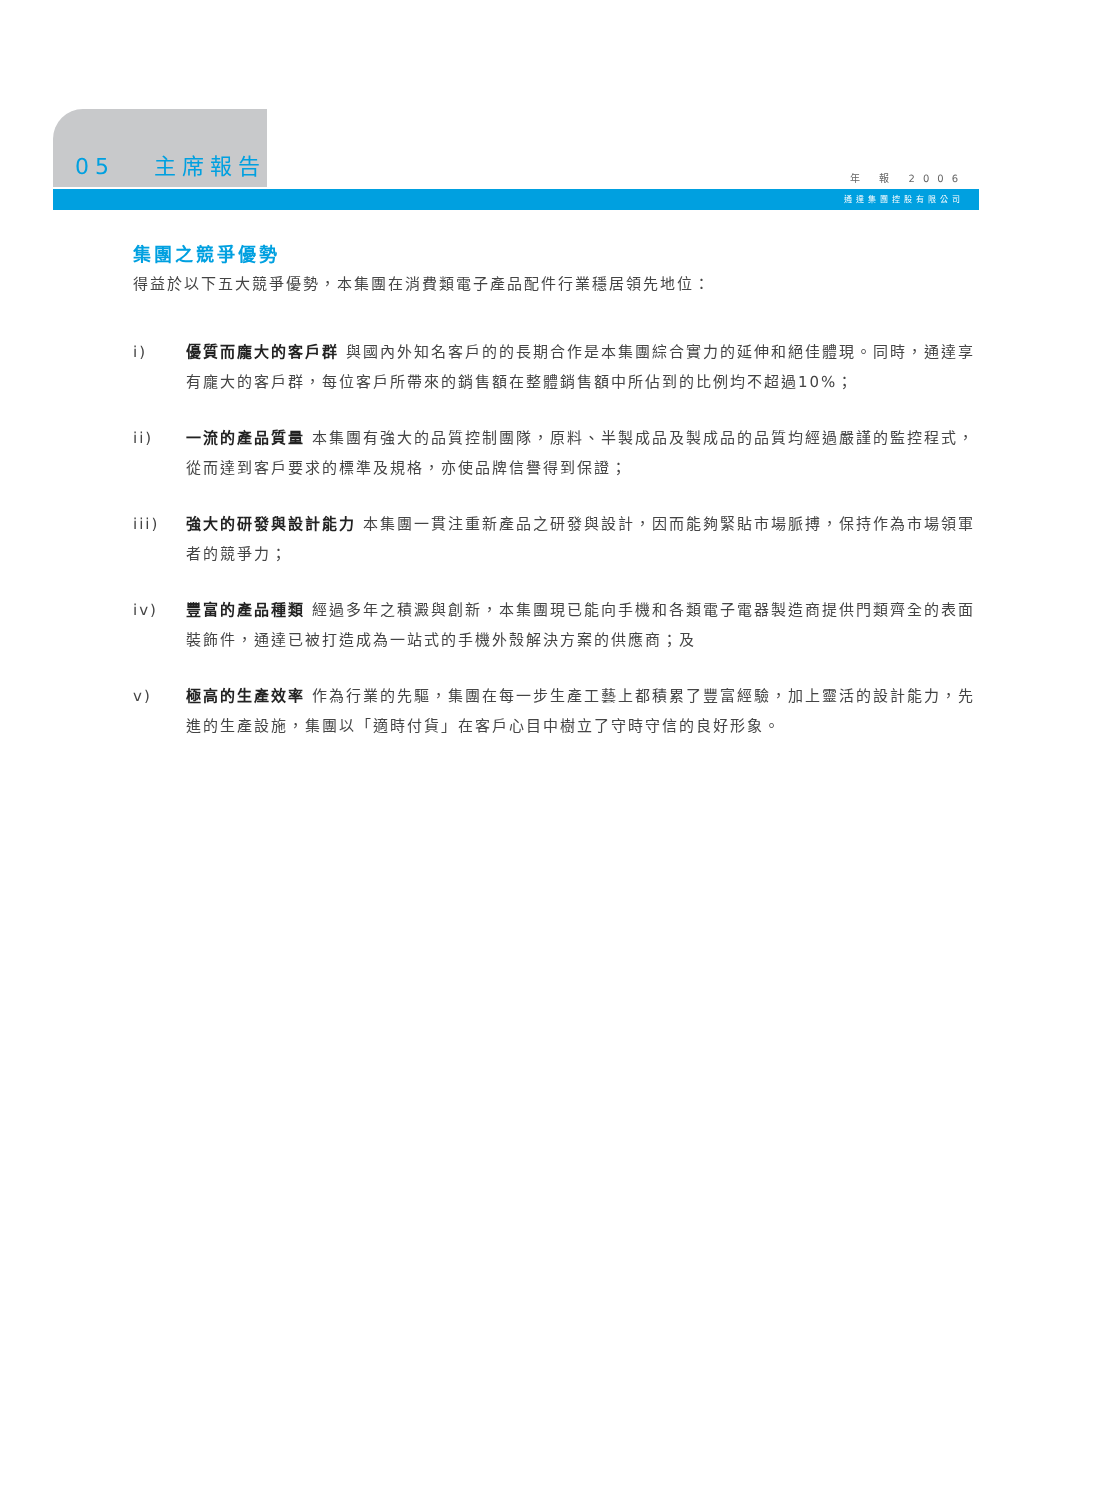05 主席報告
年 報 2006
通達集團控股有限公司
集團之競爭優勢
得益於以下五大競爭優勢，本集團在消費類電子產品配件行業穩居領先地位：
i) 優質而龐大的客戶群 與國內外知名客戶的的長期合作是本集團綜合實力的延伸和絕佳體現。同時，通達享有龐大的客戶群，每位客戶所帶來的銷售額在整體銷售額中所佔到的比例均不超過10%；
ii) 一流的產品質量 本集團有強大的品質控制團隊，原料、半製成品及製成品的品質均經過嚴謹的監控程式，從而達到客戶要求的標準及規格，亦使品牌信譽得到保證；
iii) 強大的研發與設計能力 本集團一貫注重新產品之研發與設計，因而能夠緊貼市場脈搏，保持作為市場領軍者的競爭力；
iv) 豐富的產品種類 經過多年之積澱與創新，本集團現已能向手機和各類電子電器製造商提供門類齊全的表面裝飾件，通達已被打造成為一站式的手機外殼解決方案的供應商；及
v) 極高的生產效率 作為行業的先驅，集團在每一步生產工藝上都積累了豐富經驗，加上靈活的設計能力，先進的生產設施，集團以「適時付貨」在客戶心目中樹立了守時守信的良好形象。